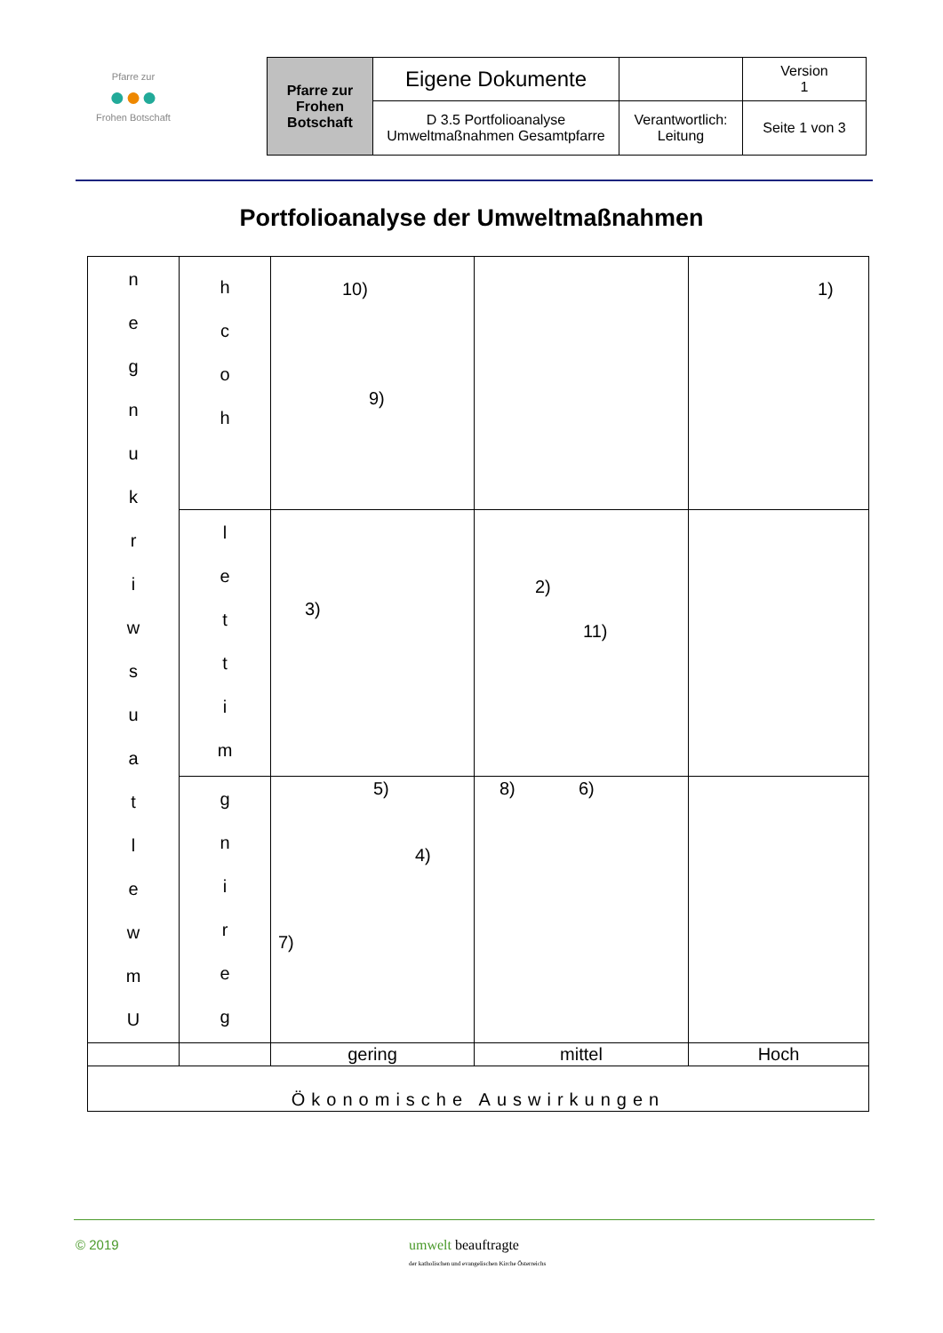Pfarre zur
●●●
Frohen Botschaft
| Pfarre zur Frohen Botschaft | Eigene Dokumente | | Version 1 |
| | D 3.5 Portfolioanalyse Umweltmaßnahmen Gesamtpfarre | Verantwortlich: Leitung | Seite 1 von 3 |
Portfolioanalyse der Umweltmaßnahmen
| n e g n u k r i w s u a t l e w m U | h c o h | 10) 9) | | 1) |
| | l e t t i m | 3) | 2) 11) | |
| | g n i r e g | 5) 4) 7) | 8) 6) | |
| | | gering | mittel | Hoch |
| Ökonomische Auswirkungen | | | | |
© 2019
umwelt beauftragte
der katholischen und evangelischen Kirche Österreichs